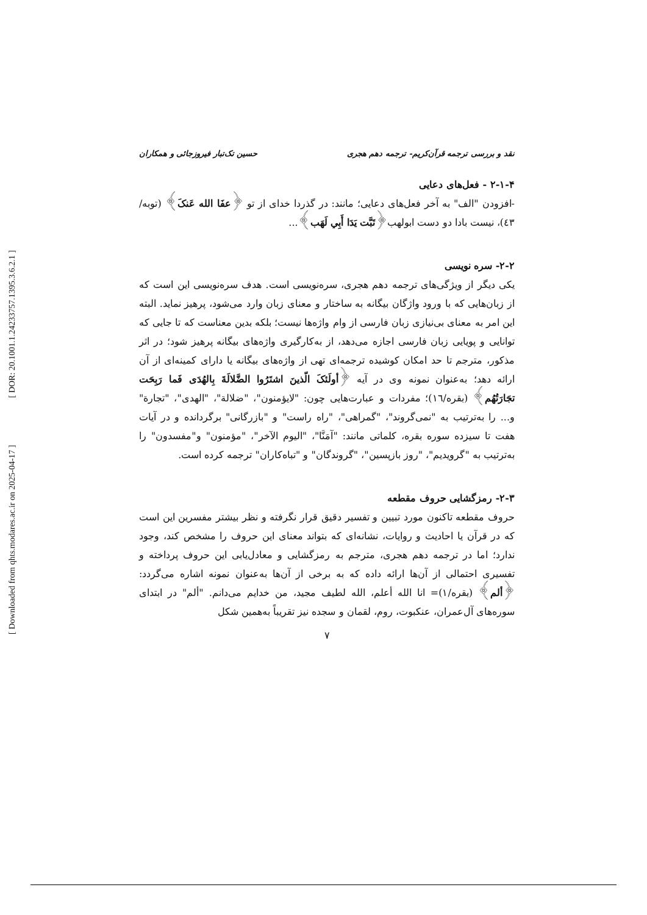[ Downloaded from qhts.modares.ac.ir on 2025-04-17 ] [ DOR: 20.1001.1.24233757.1395.3.6.2.1 ]
نقد و بررسی ترجمه قرآن‌کریم- ترجمه دهم هجری حسین تک‌تبار فیروزجائی و همکاران
۲-۱-۴ - فعل‌های دعایی
-افزودن "الف" به آخر فعل‌های دعایی؛ مانند: در گذردا خدای از تو ﴿عفَا الله عَنکَ﴾ (توبه/٤٣)، نیست بادا دو دست ابولهب﴿تَبَّت یَدَا أَبِي لَهَب﴾...
۲-۲- سره نویسی
یکی دیگر از ویژگی‌های ترجمه دهم هجری، سره‌نویسی است. هدف سره‌نویسی این است که از زبان‌هایی که با ورود واژگان بیگانه به ساختار و معنای زبان وارد می‌شود، پرهیز نماید. البته این امر به معنای بی‌نیازی زبان فارسی از وام واژه‌ها نیست؛ بلکه بدین معناست که تا جایی که توانایی و پویایی زبان فارسی اجازه می‌دهد، از به‌کارگیری واژه‌های بیگانه پرهیز شود؛ در اثر مذکور، مترجم تا حد امکان کوشیده ترجمه‌ای تهی از واژه‌های بیگانه یا دارای کمینه‌ای از آن ارائه دهد؛ به‌عنوان نمونه وی در آیه ﴿أولَئکَ الّذینَ اشتَرُوا الضَّلالَةَ بِالهُدَی فَما رَبِحَت تجَارَتُهُم﴾ (بقره/١٦)؛ مفردات و عبارت‌هایی چون: "لایؤمنون"، "ضلالة"، "الهدی"، "تجارة" و... را به‌ترتیب به "نمی‌گروند"، "گمراهی"، "راه راست" و "بازرگانی" برگردانده و در آیات هفت تا سیزده سوره بقره، کلماتی مانند: "آمَنَّا"، "الیوم الآخر"، "مؤمنون" و"مفسدون" را به‌ترتیب به "گرویدیم"، "روز بازپسین"، "گروندگان" و "تباه‌کاران" ترجمه کرده است.
۲-۳- رمزگشایی حروف مقطعه
حروف مقطعه تاکنون مورد تبیین و تفسیر دقیق قرار نگرفته و نظر بیشتر مفسرین این است که در قرآن یا احادیث و روایات، نشانه‌ای که بتواند معنای این حروف را مشخص کند، وجود ندارد؛ اما در ترجمه دهم هجری، مترجم به رمزگشایی و معادل‌یابی این حروف پرداخته و تفسیری احتمالی از آن‌ها ارائه داده که به برخی از آن‌ها به‌عنوان نمونه اشاره می‌گردد: ﴿ألم﴾ (بقره/١)= انا الله أعلم، الله لطیف مجید، من خدایم می‌دانم. "ألم" در ابتدای سوره‌های آل‌عمران، عنکبوت، روم، لقمان و سجده نیز تقریباً به‌همین شکل
۷